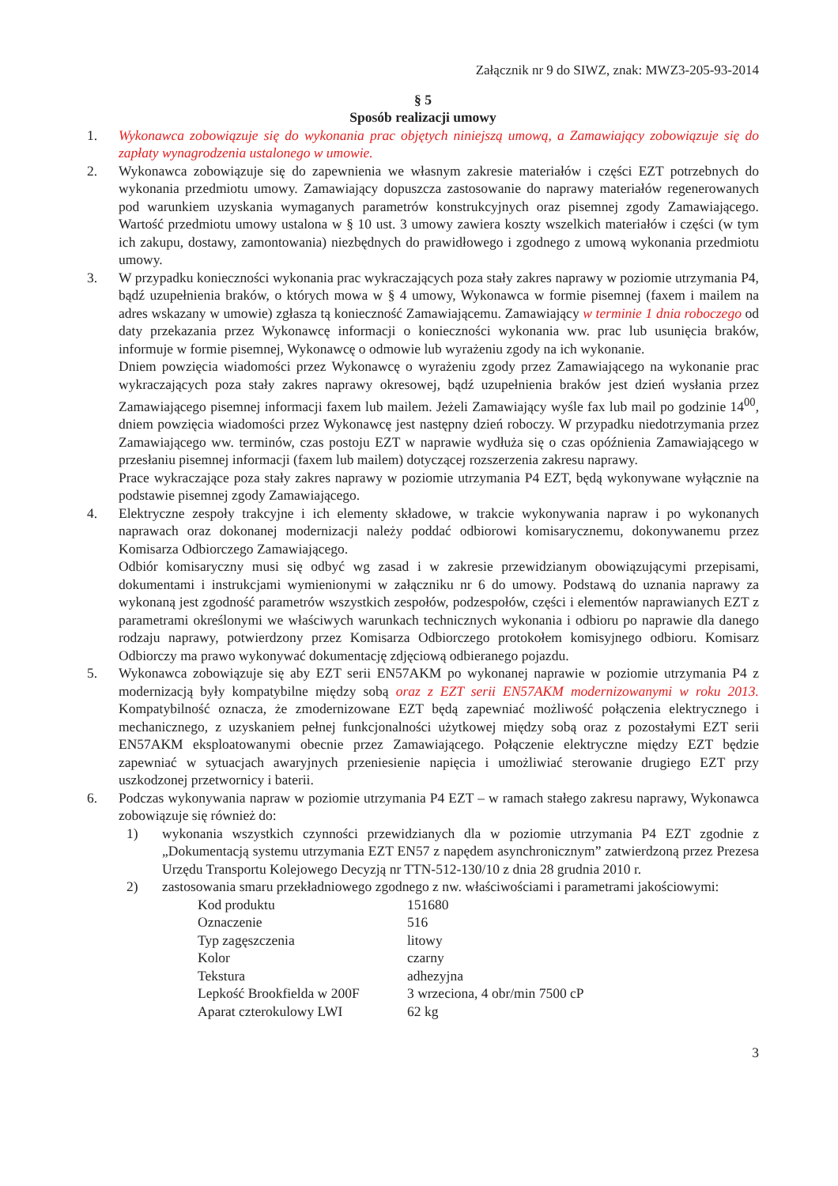Załącznik nr 9 do SIWZ, znak: MWZ3-205-93-2014
§ 5
Sposób realizacji umowy
1. Wykonawca zobowiązuje się do wykonania prac objętych niniejszą umową, a Zamawiający zobowiązuje się do zapłaty wynagrodzenia ustalonego w umowie.
2. Wykonawca zobowiązuje się do zapewnienia we własnym zakresie materiałów i części EZT potrzebnych do wykonania przedmiotu umowy. Zamawiający dopuszcza zastosowanie do naprawy materiałów regenerowanych pod warunkiem uzyskania wymaganych parametrów konstrukcyjnych oraz pisemnej zgody Zamawiającego. Wartość przedmiotu umowy ustalona w § 10 ust. 3 umowy zawiera koszty wszelkich materiałów i części (w tym ich zakupu, dostawy, zamontowania) niezbędnych do prawidłowego i zgodnego z umową wykonania przedmiotu umowy.
3. W przypadku konieczności wykonania prac wykraczających poza stały zakres naprawy w poziomie utrzymania P4, bądź uzupełnienia braków, o których mowa w § 4 umowy, Wykonawca w formie pisemnej (faxem i mailem na adres wskazany w umowie) zgłasza tą konieczność Zamawiającemu. Zamawiający w terminie 1 dnia roboczego od daty przekazania przez Wykonawcę informacji o konieczności wykonania ww. prac lub usunięcia braków, informuje w formie pisemnej, Wykonawcę o odmowie lub wyrażeniu zgody na ich wykonanie.
Dniem powzięcia wiadomości przez Wykonawcę o wyrażeniu zgody przez Zamawiającego na wykonanie prac wykraczających poza stały zakres naprawy okresowej, bądź uzupełnienia braków jest dzień wysłania przez Zamawiającego pisemnej informacji faxem lub mailem. Jeżeli Zamawiający wyśle fax lub mail po godzinie 14<sup>00</sup>, dniem powzięcia wiadomości przez Wykonawcę jest następny dzień roboczy. W przypadku niedotrzymania przez Zamawiającego ww. terminów, czas postoju EZT w naprawie wydłuża się o czas opóźnienia Zamawiającego w przesłaniu pisemnej informacji (faxem lub mailem) dotyczącej rozszerzenia zakresu naprawy.
Prace wykraczające poza stały zakres naprawy w poziomie utrzymania P4 EZT, będą wykonywane wyłącznie na podstawie pisemnej zgody Zamawiającego.
4. Elektryczne zespoły trakcyjne i ich elementy składowe, w trakcie wykonywania napraw i po wykonanych naprawach oraz dokonanej modernizacji należy poddać odbiorowi komisarycznemu, dokonywanemu przez Komisarza Odbiorczego Zamawiającego.
Odbiór komisaryczny musi się odbyć wg zasad i w zakresie przewidzianym obowiązującymi przepisami, dokumentami i instrukcjami wymienionymi w załączniku nr 6 do umowy. Podstawą do uznania naprawy za wykonaną jest zgodność parametrów wszystkich zespołów, podzespołów, części i elementów naprawianych EZT z parametrami określonymi we właściwych warunkach technicznych wykonania i odbioru po naprawie dla danego rodzaju naprawy, potwierdzony przez Komisarza Odbiorczego protokołem komisyjnego odbioru. Komisarz Odbiorczy ma prawo wykonywać dokumentację zdjęciową odbieranego pojazdu.
5. Wykonawca zobowiązuje się aby EZT serii EN57AKM po wykonanej naprawie w poziomie utrzymania P4 z modernizacją były kompatybilne między sobą oraz z EZT serii EN57AKM modernizowanymi w roku 2013. Kompatybilność oznacza, że zmodernizowane EZT będą zapewniać możliwość połączenia elektrycznego i mechanicznego, z uzyskaniem pełnej funkcjonalności użytkowej między sobą oraz z pozostałymi EZT serii EN57AKM eksploatowanymi obecnie przez Zamawiającego. Połączenie elektryczne między EZT będzie zapewniać w sytuacjach awaryjnych przeniesienie napięcia i umożliwiać sterowanie drugiego EZT przy uszkodzonej przetwornicy i baterii.
6. Podczas wykonywania napraw w poziomie utrzymania P4 EZT – w ramach stałego zakresu naprawy, Wykonawca zobowiązuje się również do:
1) wykonania wszystkich czynności przewidzianych dla w poziomie utrzymania P4 EZT zgodnie z „Dokumentacją systemu utrzymania EZT EN57 z napędem asynchronicznym” zatwierdzoną przez Prezesa Urzędu Transportu Kolejowego Decyzją nr TTN-512-130/10 z dnia 28 grudnia 2010 r.
2) zastosowania smaru przekładniowego zgodnego z nw. właściwościami i parametrami jakościowymi:
| Kod produktu | 151680 |
| Oznaczenie | 516 |
| Typ zagęszczenia | litowy |
| Kolor | czarny |
| Tekstura | adhezyjna |
| Lepkość Brookfielda w 200F | 3 wrzeciona, 4 obr/min 7500 cP |
| Aparat czterokulowy LWI | 62 kg |
3